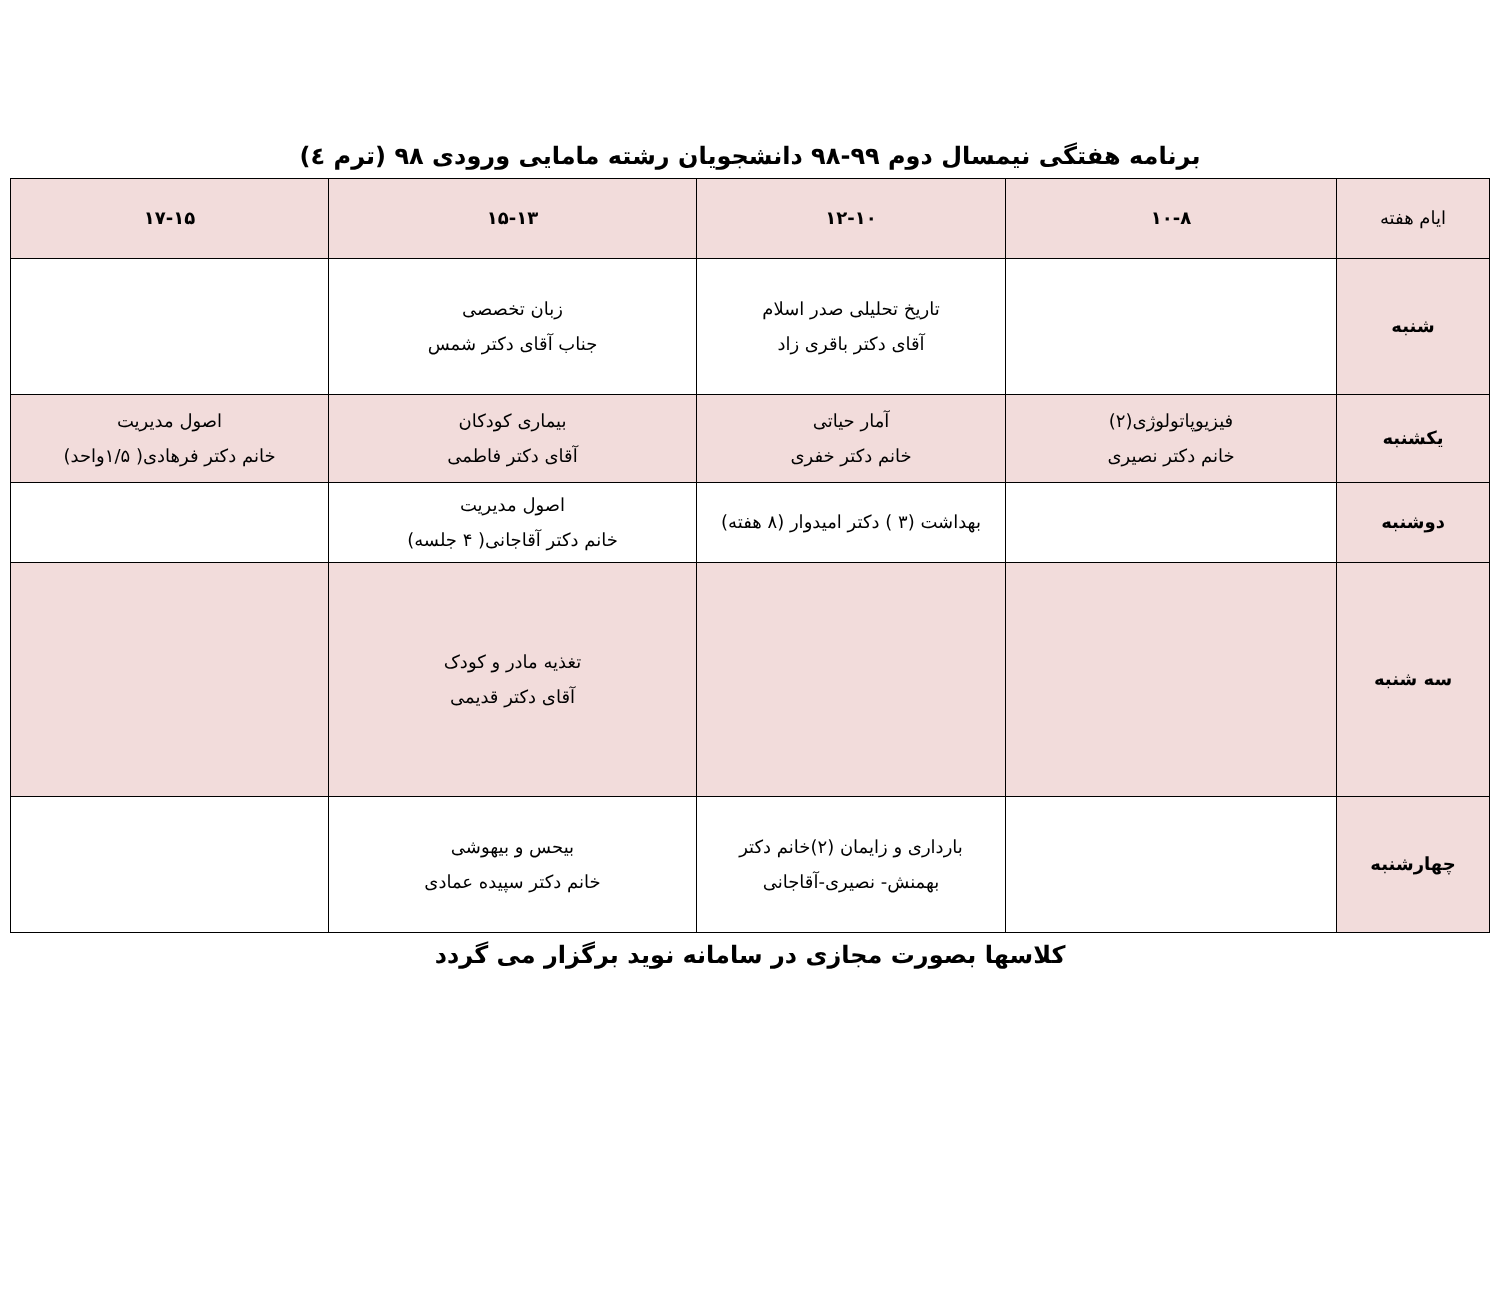برنامه هفتگی نیمسال دوم ۹۹-۹۸ دانشجویان رشته مامایی ورودی ۹۸ (ترم ٤)
| ایام هفته | ۱۰-۸ | ۱۲-۱۰ | ۱۵-۱۳ | ۱۷-۱۵ |
| شنبه | | تاریخ تحلیلی صدر اسلام آقای دکتر باقری زاد | زبان تخصصی جناب آقای دکتر شمس | |
| یکشنبه | فیزیوپاتولوژی(۲) خانم دکتر نصیری | آمار حیاتی خانم دکتر خفری | بیماری کودکان آقای دکتر فاطمی | اصول مدیریت خانم دکتر فرهادی( ۱/۵واحد) |
| دوشنبه | | بهداشت (۳ ) دکتر امیدوار (۸ هفته) | اصول مدیریت خانم دکتر آقاجانی( ۴ جلسه) | |
| سه شنبه | | | تغذیه مادر و کودک آقای دکتر قدیمی | |
| چهارشنبه | | بارداری و زایمان (۲)خانم دکتر بهمنش- نصیری-آقاجانی | بیحس و بیهوشی خانم دکتر سپیده عمادی | |
کلاسها بصورت مجازی در سامانه نوید برگزار می گردد